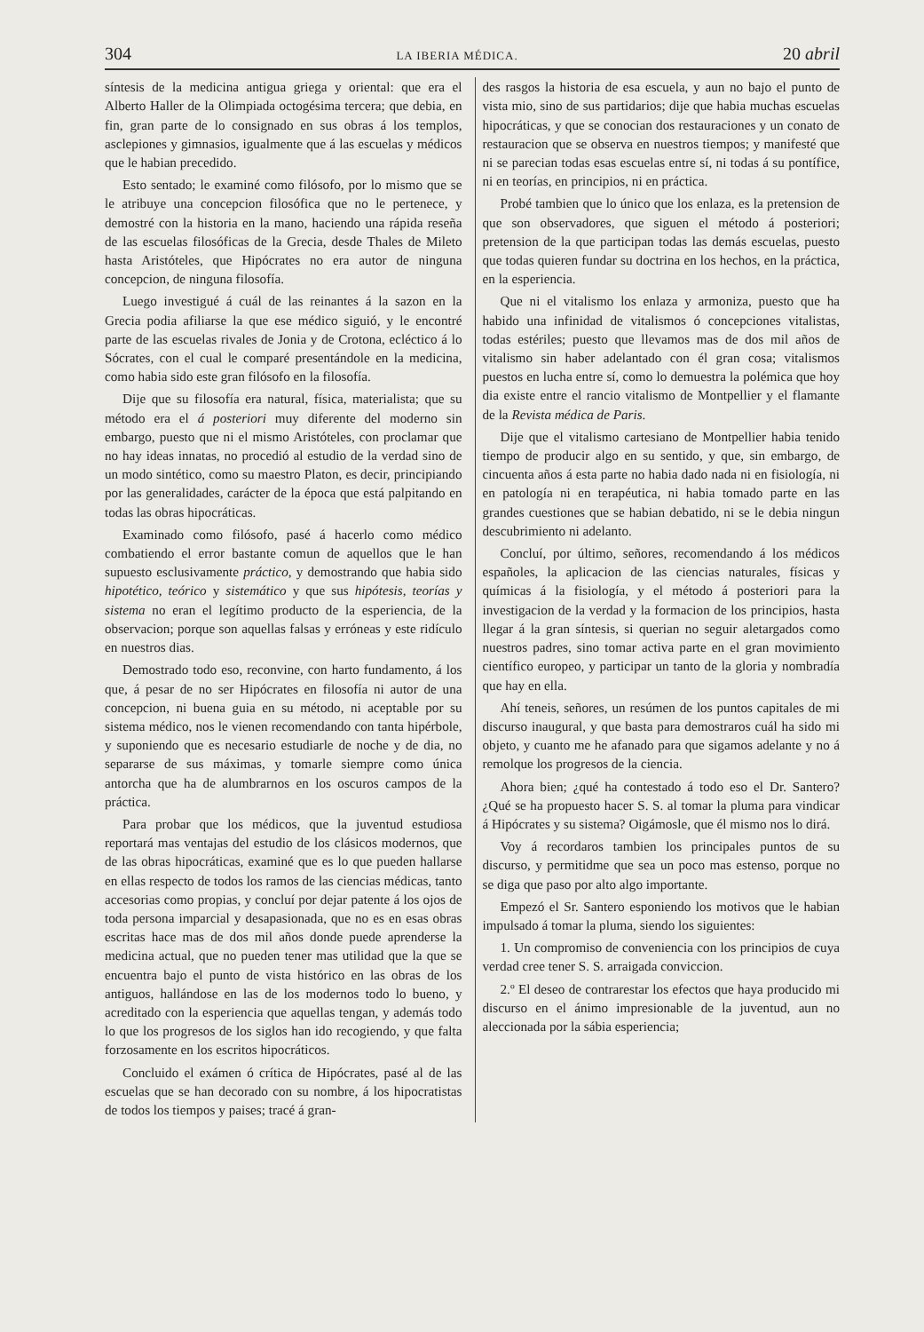304 LA IBERIA MÉDICA. 20 abril
síntesis de la medicina antigua griega y oriental: que era el Alberto Haller de la Olimpiada octogésima tercera; que debia, en fin, gran parte de lo consignado en sus obras á los templos, asclepiones y gimnasios, igualmente que á las escuelas y médicos que le habian precedido.
Esto sentado; le examiné como filósofo, por lo mismo que se le atribuye una concepcion filosófica que no le pertenece, y demostré con la historia en la mano, haciendo una rápida reseña de las escuelas filosóficas de la Grecia, desde Thales de Mileto hasta Aristóteles, que Hipócrates no era autor de ninguna concepcion, de ninguna filosofía.
Luego investigué á cuál de las reinantes á la sazon en la Grecia podia afiliarse la que ese médico siguió, y le encontré parte de las escuelas rivales de Jonia y de Crotona, ecléctico á lo Sócrates, con el cual le comparé presentándole en la medicina, como habia sido este gran filósofo en la filosofía.
Dije que su filosofía era natural, física, materialista; que su método era el á posteriori muy diferente del moderno sin embargo, puesto que ni el mismo Aristóteles, con proclamar que no hay ideas innatas, no procedió al estudio de la verdad sino de un modo sintético, como su maestro Platon, es decir, principiando por las generalidades, carácter de la época que está palpitando en todas las obras hipocráticas.
Examinado como filósofo, pasé á hacerlo como médico combatiendo el error bastante comun de aquellos que le han supuesto esclusivamente práctico, y demostrando que habia sido hipotético, teórico y sistemático y que sus hipótesis, teorías y sistema no eran el legítimo producto de la esperiencia, de la observacion; porque son aquellas falsas y erróneas y este ridículo en nuestros dias.
Demostrado todo eso, reconvine, con harto fundamento, á los que, á pesar de no ser Hipócrates en filosofía ni autor de una concepcion, ni buena guia en su método, ni aceptable por su sistema médico, nos le vienen recomendando con tanta hipérbole, y suponiendo que es necesario estudiarle de noche y de dia, no separarse de sus máximas, y tomarle siempre como única antorcha que ha de alumbrarnos en los oscuros campos de la práctica.
Para probar que los médicos, que la juventud estudiosa reportará mas ventajas del estudio de los clásicos modernos, que de las obras hipocráticas, examiné que es lo que pueden hallarse en ellas respecto de todos los ramos de las ciencias médicas, tanto accesorias como propias, y concluí por dejar patente á los ojos de toda persona imparcial y desapasionada, que no es en esas obras escritas hace mas de dos mil años donde puede aprenderse la medicina actual, que no pueden tener mas utilidad que la que se encuentra bajo el punto de vista histórico en las obras de los antiguos, hallándose en las de los modernos todo lo bueno, y acreditado con la esperiencia que aquellas tengan, y además todo lo que los progresos de los siglos han ido recogiendo, y que falta forzosamente en los escritos hipocráticos.
Concluido el exámen ó crítica de Hipócrates, pasé al de las escuelas que se han decorado con su nombre, á los hipocratistas de todos los tiempos y paises; tracé á gran-
des rasgos la historia de esa escuela, y aun no bajo el punto de vista mio, sino de sus partidarios; dije que habia muchas escuelas hipocráticas, y que se conocian dos restauraciones y un conato de restauracion que se observa en nuestros tiempos; y manifesté que ni se parecian todas esas escuelas entre sí, ni todas á su pontífice, ni en teorías, en principios, ni en práctica.
Probé tambien que lo único que los enlaza, es la pretension de que son observadores, que siguen el método á posteriori; pretension de la que participan todas las demás escuelas, puesto que todas quieren fundar su doctrina en los hechos, en la práctica, en la esperiencia.
Que ni el vitalismo los enlaza y armoniza, puesto que ha habido una infinidad de vitalismos ó concepciones vitalistas, todas estériles; puesto que llevamos mas de dos mil años de vitalismo sin haber adelantado con él gran cosa; vitalismos puestos en lucha entre sí, como lo demuestra la polémica que hoy dia existe entre el rancio vitalismo de Montpellier y el flamante de la Revista médica de Paris.
Dije que el vitalismo cartesiano de Montpellier habia tenido tiempo de producir algo en su sentido, y que, sin embargo, de cincuenta años á esta parte no habia dado nada ni en fisiología, ni en patología ni en terapéutica, ni habia tomado parte en las grandes cuestiones que se habian debatido, ni se le debia ningun descubrimiento ni adelanto.
Concluí, por último, señores, recomendando á los médicos españoles, la aplicacion de las ciencias naturales, físicas y químicas á la fisiología, y el método á posteriori para la investigacion de la verdad y la formacion de los principios, hasta llegar á la gran síntesis, si querian no seguir aletargados como nuestros padres, sino tomar activa parte en el gran movimiento científico europeo, y participar un tanto de la gloria y nombradía que hay en ella.
Ahí teneis, señores, un resúmen de los puntos capitales de mi discurso inaugural, y que basta para demostraros cuál ha sido mi objeto, y cuanto me he afanado para que sigamos adelante y no á remolque los progresos de la ciencia.
Ahora bien; ¿qué ha contestado á todo eso el Dr. Santero? ¿Qué se ha propuesto hacer S. S. al tomar la pluma para vindicar á Hipócrates y su sistema? Oigámosle, que él mismo nos lo dirá.
Voy á recordaros tambien los principales puntos de su discurso, y permitidme que sea un poco mas estenso, porque no se diga que paso por alto algo importante.
Empezó el Sr. Santero esponiendo los motivos que le habian impulsado á tomar la pluma, siendo los siguientes:
1. Un compromiso de conveniencia con los principios de cuya verdad cree tener S. S. arraigada conviccion.
2.º El deseo de contrarestar los efectos que haya producido mi discurso en el ánimo impresionable de la juventud, aun no aleccionada por la sábia esperiencia;